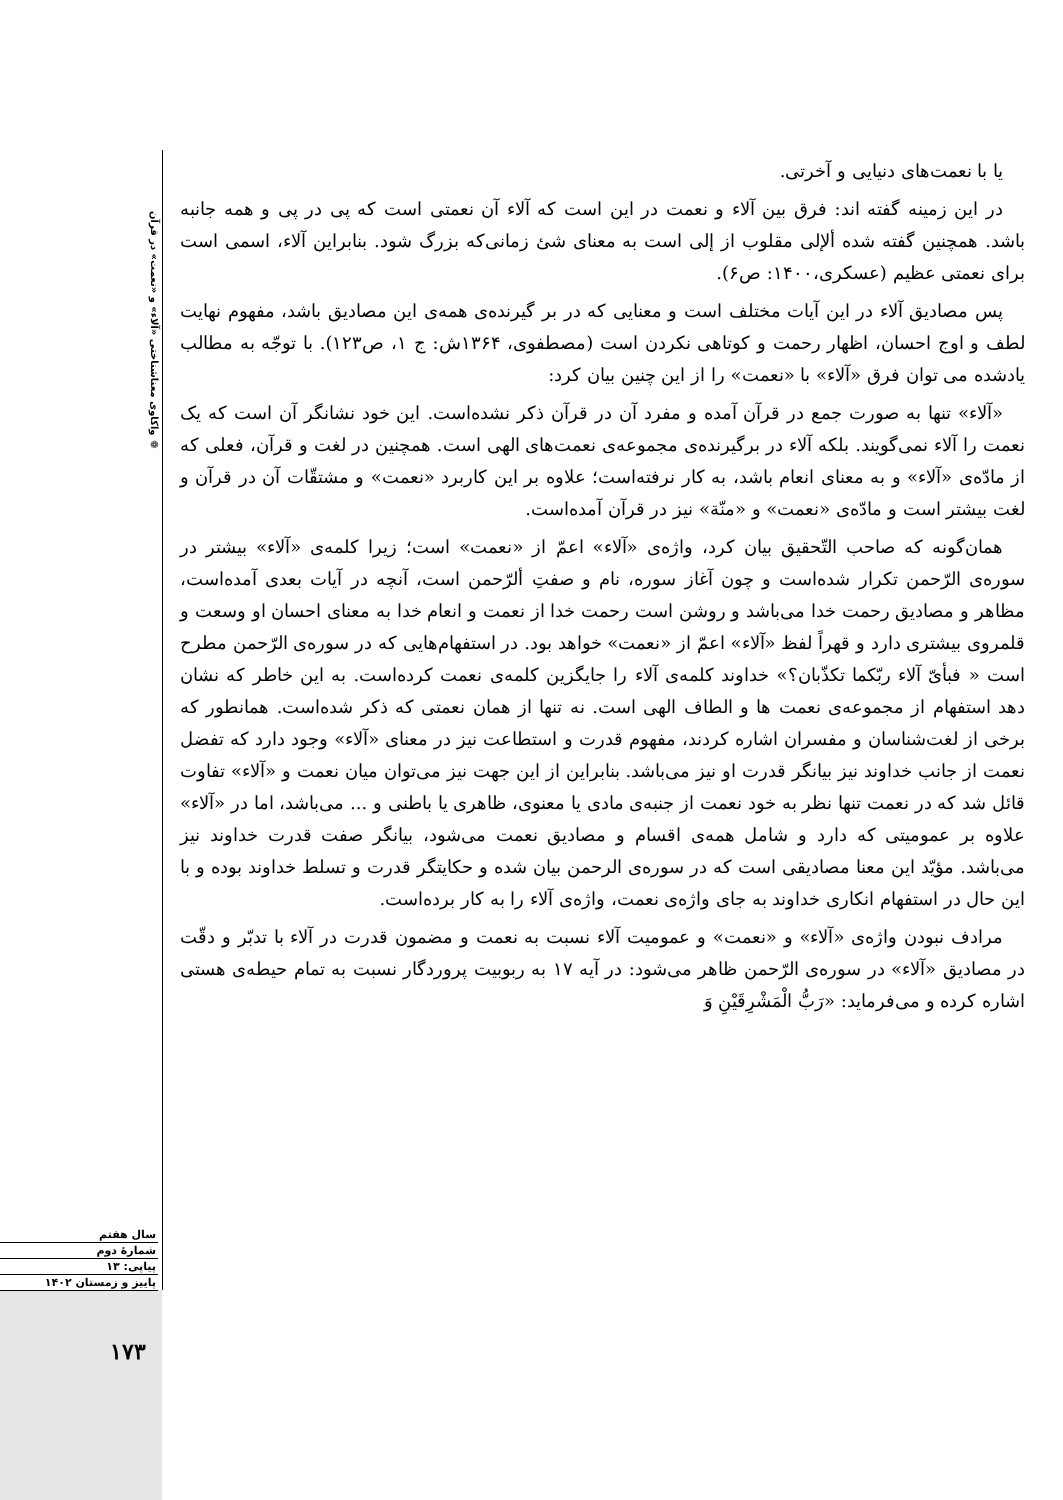❁ واکاوی معناشناختی «آلاء» و «نعمت» در قرآن
سال هفتم
شمارهٔ دوم
پیاپی: ۱۳
پاییز و زمستان ۱۴۰۲
۱۷۳
یا با نعمت‌های دنیایی و آخرتی.
در این زمینه گفته اند: فرق بین آلاء و نعمت در این است که آلاء آن نعمتی است که پی در پی و همه جانبه باشد. همچنین گفته شده ألإلی مقلوب از إلی است به معنای شئ زمانی‌که بزرگ شود. بنابراین آلاء، اسمی است برای نعمتی عظیم (عسکری،۱۴۰۰: ص۶).
پس مصادیق آلاء در این آیات مختلف است و معنایی که در بر گیرنده‌ی همه‌ی این مصادیق باشد، مفهوم نهایت لطف و اوج احسان، اظهار رحمت و کوتاهی نکردن است (مصطفوی، ۱۳۶۴ش: ج ۱، ص۱۲۳). با توجّه به مطالب یادشده می توان فرق «آلاء» با «نعمت» را از این چنین بیان کرد:
«آلاء» تنها به صورت جمع در قرآن آمده و مفرد آن در قرآن ذکر نشده‌است. این خود نشانگر آن است که یک نعمت را آلاء نمی‌گویند. بلکه آلاء در برگیرنده‌ی مجموعه‌ی نعمت‌های الهی است. همچنین در لغت و قرآن، فعلی که از مادّه‌ی «آلاء» و به معنای انعام باشد، به کار نرفته‌است؛ علاوه بر این کاربرد «نعمت» و مشتقّات آن در قرآن و لغت بیشتر است و مادّه‌ی «نعمت» و «منّة» نیز در قرآن آمده‌است.
همان‌گونه که صاحب التّحقیق بیان کرد، واژه‌ی «آلاء» اعمّ از «نعمت» است؛ زیرا کلمه‌ی «آلاء» بیشتر در سوره‌ی الرّحمن تکرار شده‌است و چون آغاز سوره، نام و صفتِ ألرّحمن است، آنچه در آیات بعدی آمده‌است، مظاهر و مصادیق رحمت خدا می‌باشد و روشن است رحمت خدا از نعمت و انعام خدا به معنای احسان او وسعت و قلمروی بیشتری دارد و قهراً لفظ «آلاء» اعمّ از «نعمت» خواهد بود. در استفهام‌هایی که در سوره‌ی الرّحمن مطرح است « فبأیّ آلاء ربّکما تکذّبان؟» خداوند کلمه‌ی آلاء را جایگزین کلمه‌ی نعمت کرده‌است. به این خاطر که نشان دهد استفهام از مجموعه‌ی نعمت ها و الطاف الهی است. نه تنها از همان نعمتی که ذکر شده‌است. همانطور که برخی از لغت‌شناسان و مفسران اشاره کردند، مفهوم قدرت و استطاعت نیز در معنای «آلاء» وجود دارد که تفضل نعمت از جانب خداوند نیز بیانگر قدرت او نیز می‌باشد. بنابراین از این جهت نیز می‌توان میان نعمت و «آلاء» تفاوت قائل شد که در نعمت تنها نظر به خود نعمت از جنبه‌ی مادی یا معنوی، ظاهری یا باطنی و ... می‌باشد، اما در «آلاء» علاوه بر عمومیتی که دارد و شامل همه‌ی اقسام و مصادیق نعمت می‌شود، بیانگر صفت قدرت خداوند نیز می‌باشد. مؤیّد این معنا مصادیقی است که در سوره‌ی الرحمن بیان شده و حکایتگر قدرت و تسلط خداوند بوده و با این حال در استفهام انکاری خداوند به جای واژه‌ی نعمت، واژه‌ی آلاء را به کار برده‌است.
مرادف نبودن واژه‌ی «آلاء» و «نعمت» و عمومیت آلاء نسبت به نعمت و مضمون قدرت در آلاء با تدبّر و دقّت در مصادیق «آلاء» در سوره‌ی الرّحمن ظاهر می‌شود: در آیه ۱۷ به ربوبیت پروردگار نسبت به تمام حیطه‌ی هستی اشاره کرده و می‌فرماید: «رَبُّ الْمَشْرِقَیْنِ وَ